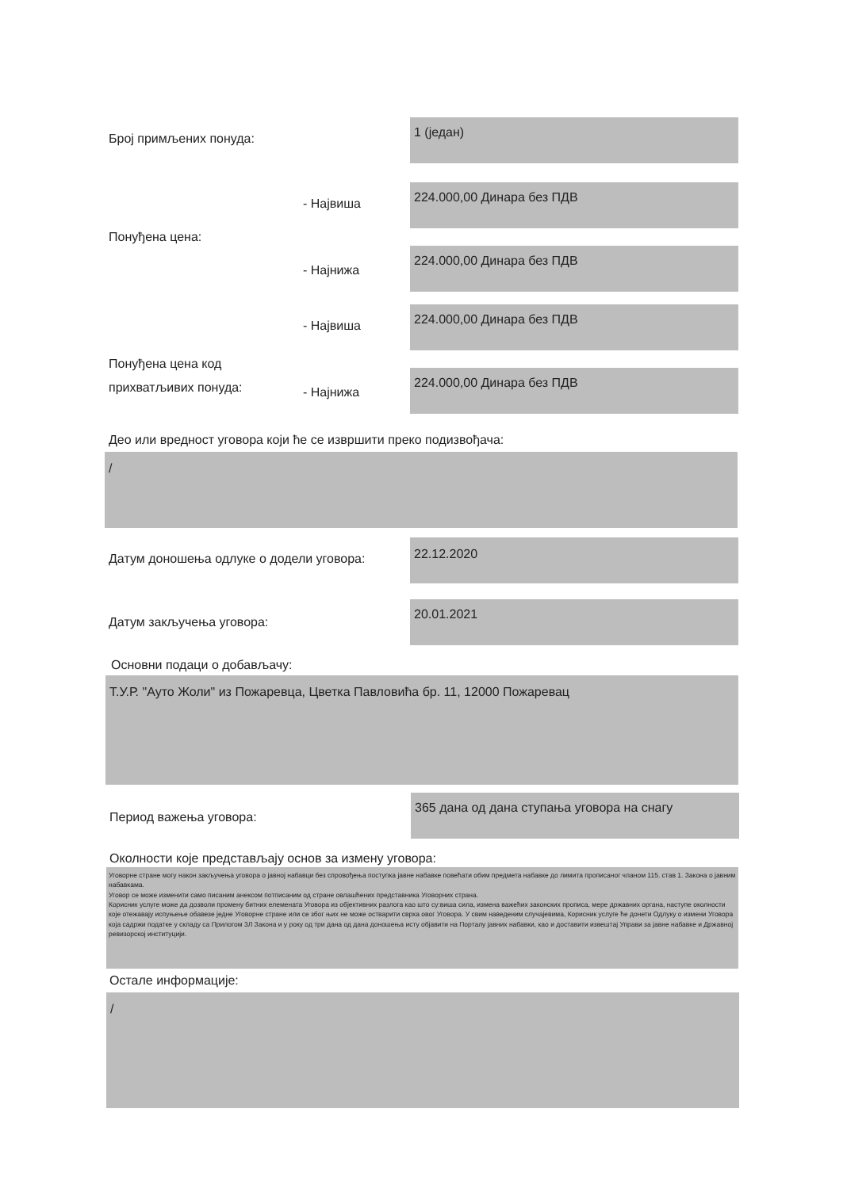Број примљених понуда:
1 (један)
- Највиша
224.000,00 Динара без ПДВ
Понуђена цена:
- Најнижа
224.000,00 Динара без ПДВ
- Највиша
224.000,00 Динара без ПДВ
Понуђена цена код
прихватљивих понуда:
- Најнижа
224.000,00 Динара без ПДВ
Део или вредност уговора који ће се извршити преко подизвођача:
/
Датум доношења одлуке о додели уговора:
22.12.2020
Датум закључења уговора:
20.01.2021
Основни подаци о добављачу:
Т.У.Р. "Ауто Жоли" из Пожаревца, Цветка Павловића бр. 11, 12000 Пожаревац
Период важења уговора:
365 дана од дана ступања уговора на снагу
Околности које представљају основ за измену уговора:
Уговорне стране могу након закључења уговора о јавној набавци без спровођења поступка јавне набавке повећати обим предмета набавке до лимита прописаног чланом 115. став 1. Закона о јавним набавкама.
Уговор се може изменити само писаним анексом потписаним од стране овлашћених представника Уговорних страна.
Корисник услуге може да дозволи промену битних елемената Уговора из објективних разлога као што су:виша сила, измена важећих законских прописа, мере државних органа, наступе околности које отежавају испуњење обавезе једне Уговорне стране или се због њих не може остварити сврха овог Уговора. У свим наведеним случајевима, Корисник услуге ће донети Одлуку о измени Уговора која садржи податке у складу са Прилогом 3Л Закона и у року од три дана од дана доношења исту објавити на Порталу јавних набавки, као и доставити извештај Управи за јавне набавке и Државној ревизорској институцији.
Остале информације:
/